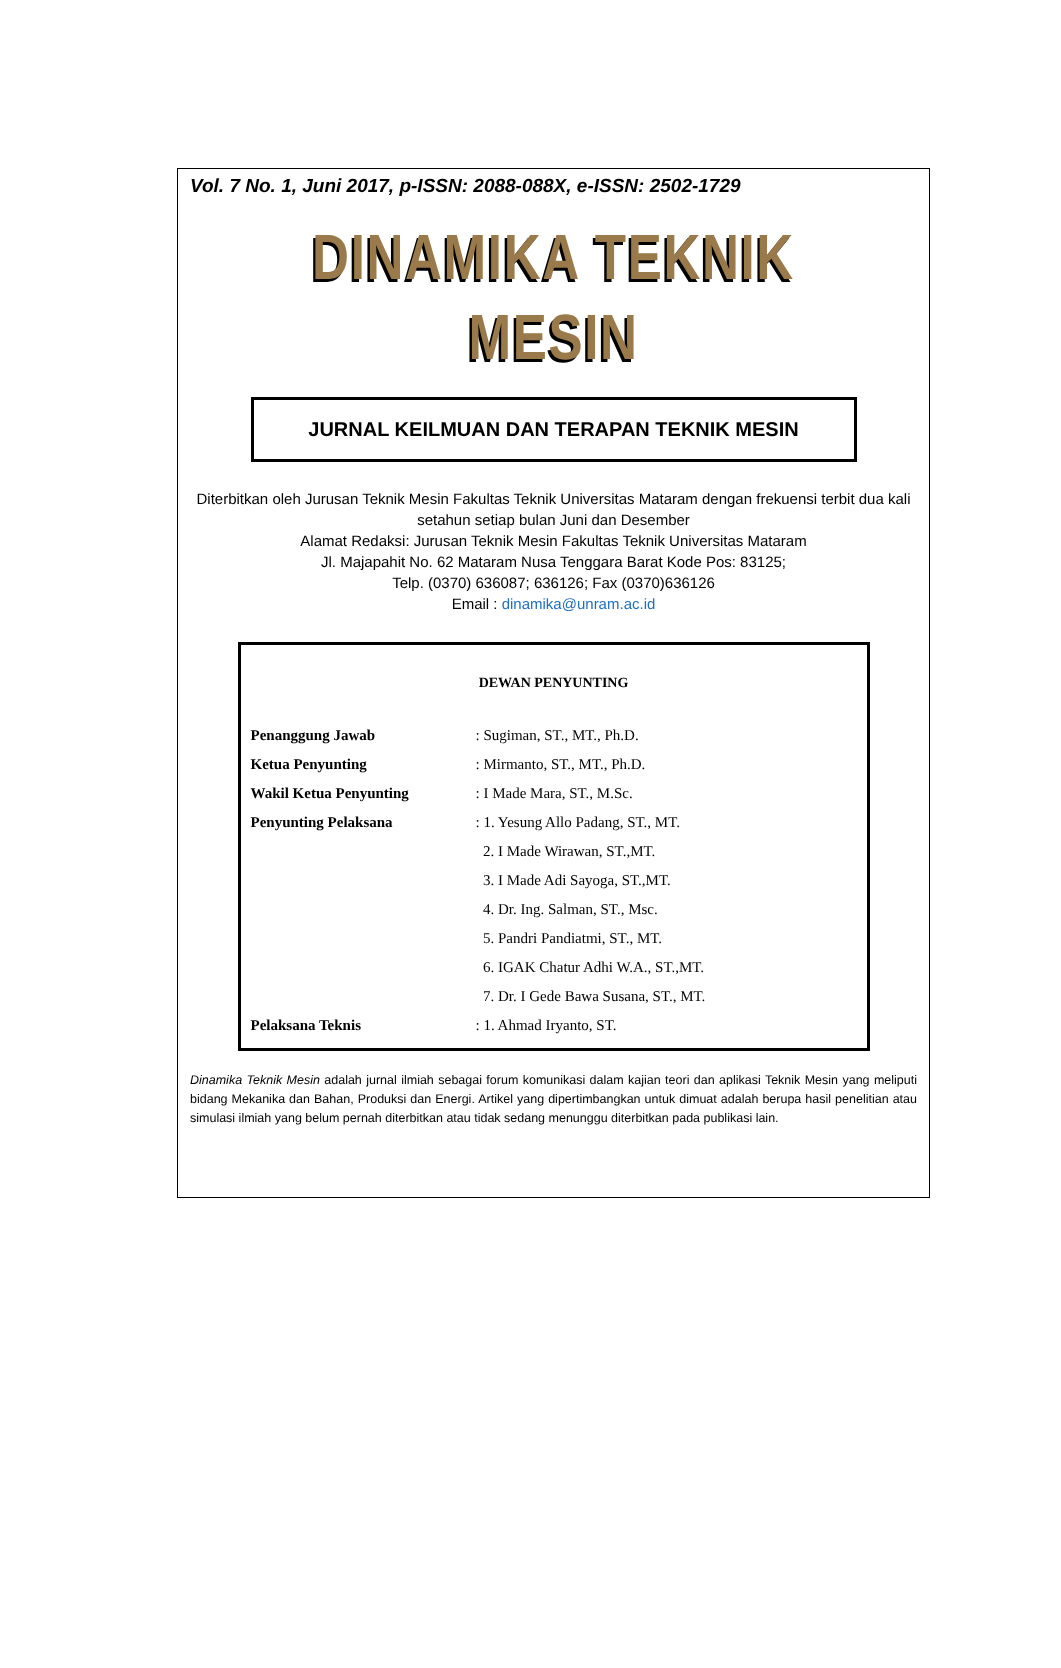Vol. 7 No. 1, Juni 2017, p-ISSN: 2088-088X, e-ISSN: 2502-1729
DINAMIKA TEKNIK MESIN
JURNAL KEILMUAN DAN TERAPAN TEKNIK MESIN
Diterbitkan oleh Jurusan Teknik Mesin Fakultas Teknik Universitas Mataram dengan frekuensi terbit dua kali setahun setiap bulan Juni dan Desember
Alamat Redaksi: Jurusan Teknik Mesin Fakultas Teknik Universitas Mataram
Jl. Majapahit No. 62 Mataram Nusa Tenggara Barat Kode Pos: 83125;
Telp. (0370) 636087; 636126; Fax (0370)636126
Email : dinamika@unram.ac.id
DEWAN PENYUNTING
| Penanggung Jawab | : Sugiman, ST., MT., Ph.D. |
| Ketua Penyunting | : Mirmanto, ST., MT., Ph.D. |
| Wakil Ketua Penyunting | : I Made Mara, ST., M.Sc. |
| Penyunting Pelaksana | : 1. Yesung Allo Padang, ST., MT. |
| | 2. I Made Wirawan, ST.,MT. |
| | 3. I Made Adi Sayoga, ST.,MT. |
| | 4. Dr. Ing. Salman, ST., Msc. |
| | 5. Pandri Pandiatmi, ST., MT. |
| | 6. IGAK Chatur Adhi W.A., ST.,MT. |
| | 7. Dr. I Gede Bawa Susana, ST., MT. |
| Pelaksana Teknis | : 1. Ahmad Iryanto, ST. |
Dinamika Teknik Mesin adalah jurnal ilmiah sebagai forum komunikasi dalam kajian teori dan aplikasi Teknik Mesin yang meliputi bidang Mekanika dan Bahan, Produksi dan Energi. Artikel yang dipertimbangkan untuk dimuat adalah berupa hasil penelitian atau simulasi ilmiah yang belum pernah diterbitkan atau tidak sedang menunggu diterbitkan pada publikasi lain.